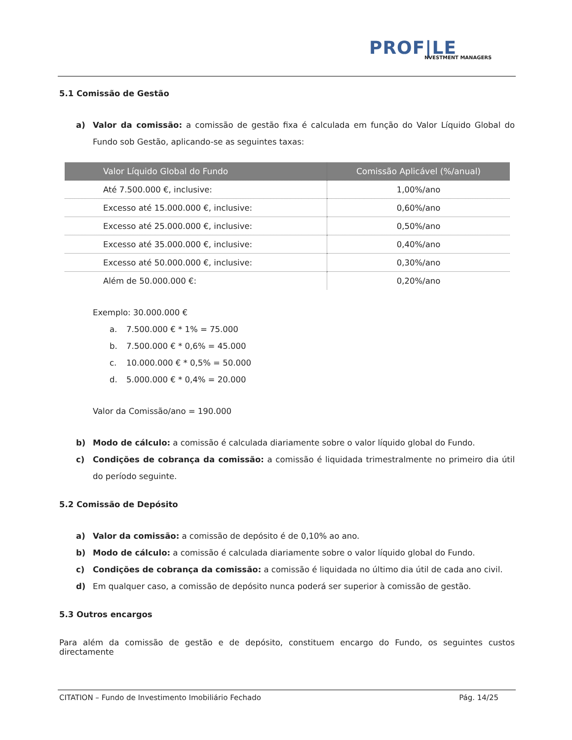PROF|LE
NVESTMENT MANAGERS
5.1 Comissão de Gestão
a) Valor da comissão: a comissão de gestão fixa é calculada em função do Valor Líquido Global do Fundo sob Gestão, aplicando-se as seguintes taxas:
| Valor Líquido Global do Fundo | Comissão Aplicável (%/anual) |
| --- | --- |
| Até 7.500.000 €, inclusive: | 1,00%/ano |
| Excesso até 15.000.000 €, inclusive: | 0,60%/ano |
| Excesso até 25.000.000 €, inclusive: | 0,50%/ano |
| Excesso até 35.000.000 €, inclusive: | 0,40%/ano |
| Excesso até 50.000.000 €, inclusive: | 0,30%/ano |
| Além de 50.000.000 €: | 0,20%/ano |
Exemplo: 30.000.000 €
a. 7.500.000 € * 1% = 75.000
b. 7.500.000 € * 0,6% = 45.000
c. 10.000.000 € * 0,5% = 50.000
d. 5.000.000 € * 0,4% = 20.000
Valor da Comissão/ano = 190.000
b) Modo de cálculo: a comissão é calculada diariamente sobre o valor líquido global do Fundo.
c) Condições de cobrança da comissão: a comissão é liquidada trimestralmente no primeiro dia útil do período seguinte.
5.2 Comissão de Depósito
a) Valor da comissão: a comissão de depósito é de 0,10% ao ano.
b) Modo de cálculo: a comissão é calculada diariamente sobre o valor líquido global do Fundo.
c) Condições de cobrança da comissão: a comissão é liquidada no último dia útil de cada ano civil.
d) Em qualquer caso, a comissão de depósito nunca poderá ser superior à comissão de gestão.
5.3 Outros encargos
Para além da comissão de gestão e de depósito, constituem encargo do Fundo, os seguintes custos directamente
CITATION – Fundo de Investimento Imobiliário Fechado Pág. 14/25